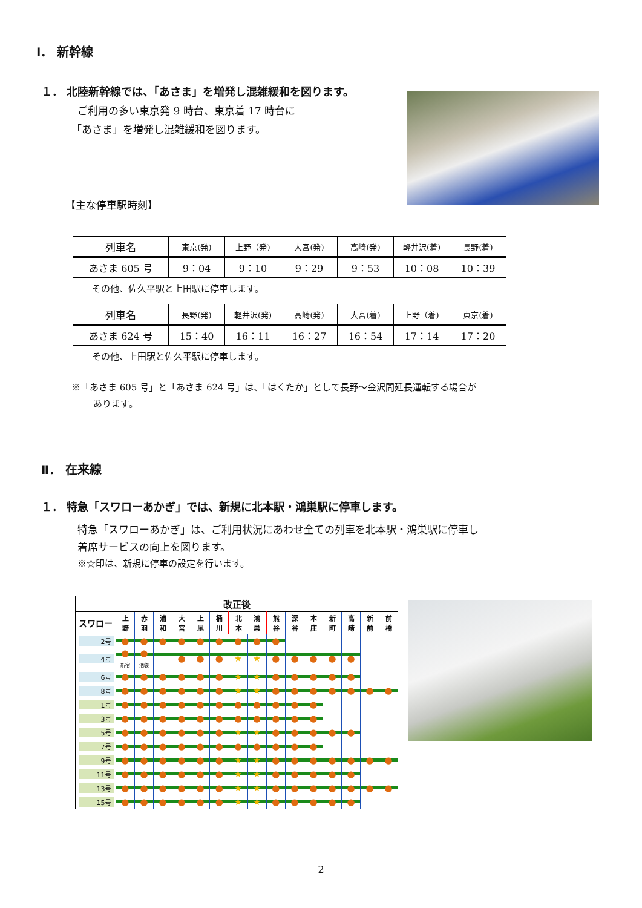Ⅰ． 新幹線
１． 北陸新幹線では、「あさま」を増発し混雑緩和を図ります。
ご利用の多い東京発 9 時台、東京着 17 時台に
「あさま」を増発し混雑緩和を図ります。
【主な停車駅時刻】
| 列車名 | 東京(発) | 上野（発) | 大宮(発) | 高崎(発) | 軽井沢(着) | 長野(着) |
| --- | --- | --- | --- | --- | --- | --- |
| あさま 605 号 | 9：04 | 9：10 | 9：29 | 9：53 | 10：08 | 10：39 |
その他、佐久平駅と上田駅に停車します。
| 列車名 | 長野(発) | 軽井沢(発) | 高崎(発) | 大宮(着) | 上野（着) | 東京(着) |
| --- | --- | --- | --- | --- | --- | --- |
| あさま 624 号 | 15：40 | 16：11 | 16：27 | 16：54 | 17：14 | 17：20 |
その他、上田駅と佐久平駅に停車します。
※「あさま 605 号」と「あさま 624 号」は、「はくたか」として長野～金沢間延長運転する場合が
あります。
Ⅱ． 在来線
１． 特急「スワローあかぎ」では、新規に北本駅・鴻巣駅に停車します。
特急「スワローあかぎ」は、ご利用状況にあわせ全ての列車を北本駅・鴻巣駅に停車し
着席サービスの向上を図ります。
※☆印は、新規に停車の設定を行います。
| 改正後 | | | | | | | | | | | | | | | |
| --- | --- | --- | --- | --- | --- | --- | --- | --- | --- | --- | --- | --- | --- | --- | --- |
| スワロー | 上 野 | 赤 羽 | 浦 和 | 大 宮 | 上 尾 | 桶 川 | 北 本 | 鴻 巣 | 熊 谷 | 深 谷 | 本 庄 | 新 町 | 高 崎 | 新 前 | 前 橋 |
| 2号 | ● | ● | ● | ● | ● | ● | ● | ● | ● | | | | | | |
| 4号 | ● 新宿 | ● 池袋 | | ● | ● | ● | ★ | ★ | ● | ● | ● | ● | ● | | |
| 6号 | ● | ● | ● | ● | ● | ● | ★ | ★ | ● | ● | ● | ● | ● | | |
| 8号 | ● | ● | ● | ● | ● | ● | ★ | ★ | ● | ● | ● | ● | ● | ● | ● |
| 1号 | ● | ● | ● | ● | ● | ● | ● | ● | ● | ● | ● | | | | |
| 3号 | ● | ● | ● | ● | ● | ● | ● | ● | ● | ● | ● | | | | |
| 5号 | ● | ● | ● | ● | ● | ● | ★ | ★ | ● | ● | ● | ● | ● | | |
| 7号 | ● | ● | ● | ● | ● | ● | ● | ● | ● | ● | ● | | | | |
| 9号 | ● | ● | ● | ● | ● | ● | ★ | ★ | ● | ● | ● | ● | ● | ● | ● |
| 11号 | ● | ● | ● | ● | ● | ● | ★ | ★ | ● | ● | ● | ● | ● | | |
| 13号 | ● | ● | ● | ● | ● | ● | ★ | ★ | ● | ● | ● | ● | ● | ● | ● |
| 15号 | ● | ● | ● | ● | ● | ● | ★ | ★ | ● | ● | ● | ● | ● | | |
2